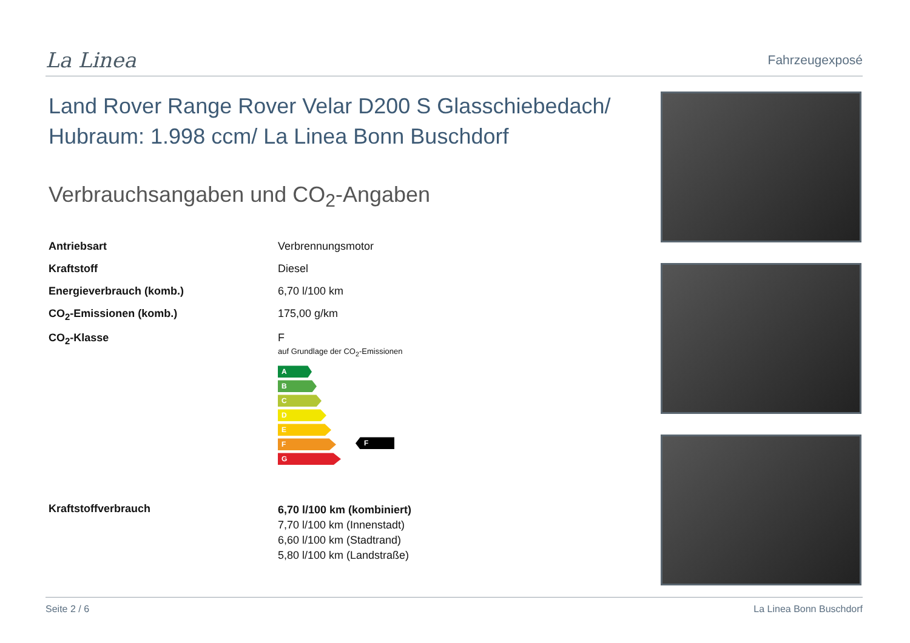La Linea
Fahrzeugexposé
Land Rover Range Rover Velar D200 S Glasschiebedach/ Hubraum: 1.998 ccm/ La Linea Bonn Buschdorf
Verbrauchsangaben und CO<sub>2</sub>-Angaben
| Antriebsart | Verbrennungsmotor |
| Kraftstoff | Diesel |
| Energieverbrauch (komb.) | 6,70 l/100 km |
| CO<sub>2</sub>-Emissionen (komb.) | 175,00 g/km |
| CO<sub>2</sub>-Klasse | F auf Grundlage der CO<sub>2</sub>-Emissionen A B C D E F G F |
| Kraftstoffverbrauch | 6,70 l/100 km (kombiniert) 7,70 l/100 km (Innenstadt) 6,60 l/100 km (Stadtrand) 5,80 l/100 km (Landstraße) |
Seite 2 / 6 La Linea Bonn Buschdorf